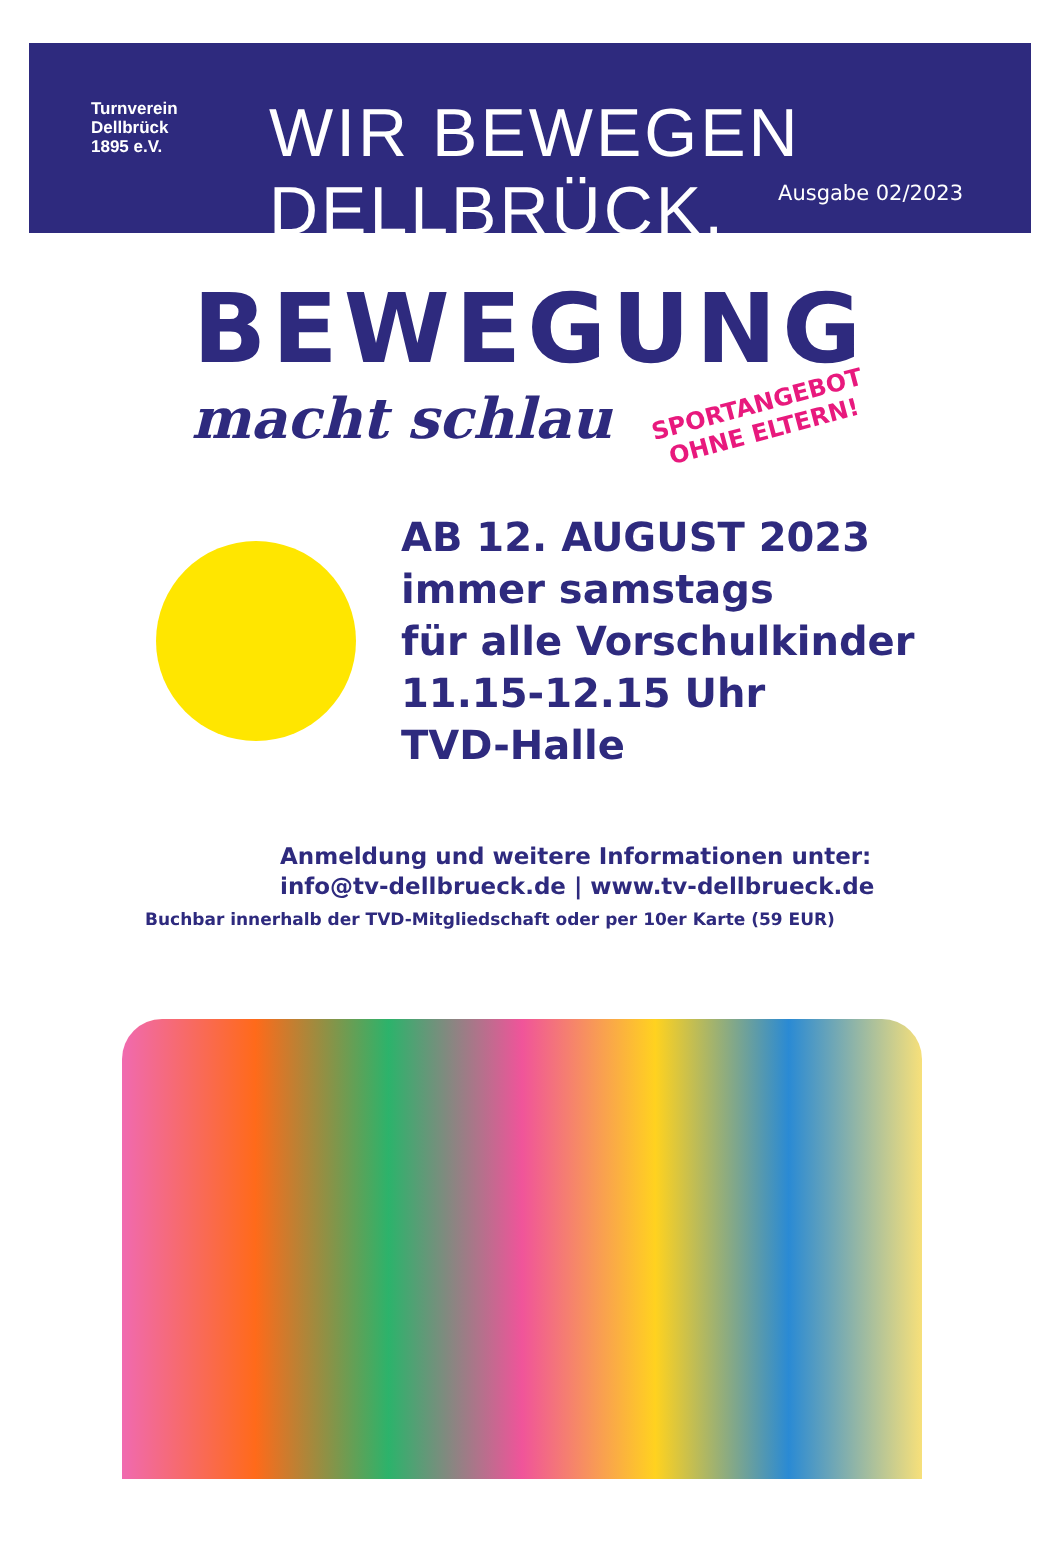Turnverein
Dellbrück
1895 e.V.
WIR BEWEGEN DELLBRÜCK.
Ausgabe 02/2023
BEWEGUNG
macht schlau
SPORTANGEBOT
OHNE ELTERN!
AB 12. AUGUST 2023
immer samstags
für alle Vorschulkinder
11.15-12.15 Uhr
TVD-Halle
Anmeldung und weitere Informationen unter:
info@tv-dellbrueck.de | www.tv-dellbrueck.de
Buchbar innerhalb der TVD-Mitgliedschaft oder per 10er Karte (59 EUR)